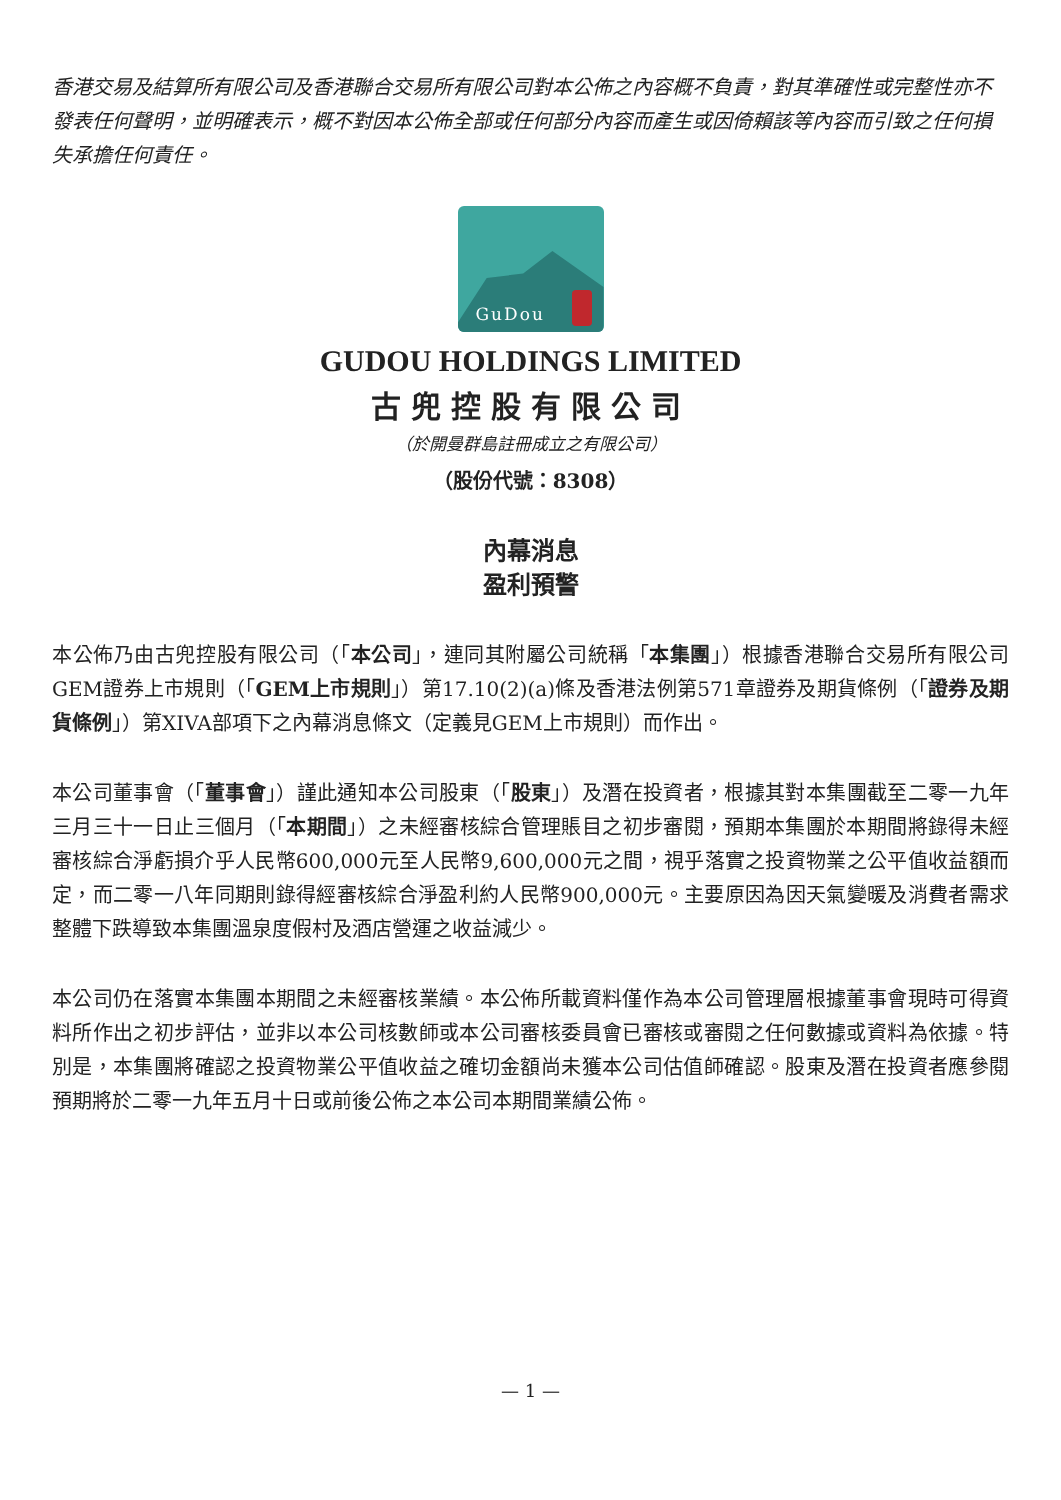香港交易及結算所有限公司及香港聯合交易所有限公司對本公佈之內容概不負責，對其準確性或完整性亦不發表任何聲明，並明確表示，概不對因本公佈全部或任何部分內容而產生或因倚賴該等內容而引致之任何損失承擔任何責任。
GuDou
GUDOU HOLDINGS LIMITED
古兜控股有限公司
（於開曼群島註冊成立之有限公司）
（股份代號：8308）
內幕消息
盈利預警
本公佈乃由古兜控股有限公司（「本公司」，連同其附屬公司統稱「本集團」）根據香港聯合交易所有限公司GEM證券上市規則（「GEM上市規則」）第17.10(2)(a)條及香港法例第571章證券及期貨條例（「證券及期貨條例」）第XIVA部項下之內幕消息條文（定義見GEM上市規則）而作出。
本公司董事會（「董事會」）謹此通知本公司股東（「股東」）及潛在投資者，根據其對本集團截至二零一九年三月三十一日止三個月（「本期間」）之未經審核綜合管理賬目之初步審閱，預期本集團於本期間將錄得未經審核綜合淨虧損介乎人民幣600,000元至人民幣9,600,000元之間，視乎落實之投資物業之公平值收益額而定，而二零一八年同期則錄得經審核綜合淨盈利約人民幣900,000元。主要原因為因天氣變暖及消費者需求整體下跌導致本集團溫泉度假村及酒店營運之收益減少。
本公司仍在落實本集團本期間之未經審核業績。本公佈所載資料僅作為本公司管理層根據董事會現時可得資料所作出之初步評估，並非以本公司核數師或本公司審核委員會已審核或審閱之任何數據或資料為依據。特別是，本集團將確認之投資物業公平值收益之確切金額尚未獲本公司估值師確認。股東及潛在投資者應參閱預期將於二零一九年五月十日或前後公佈之本公司本期間業績公佈。
— 1 —